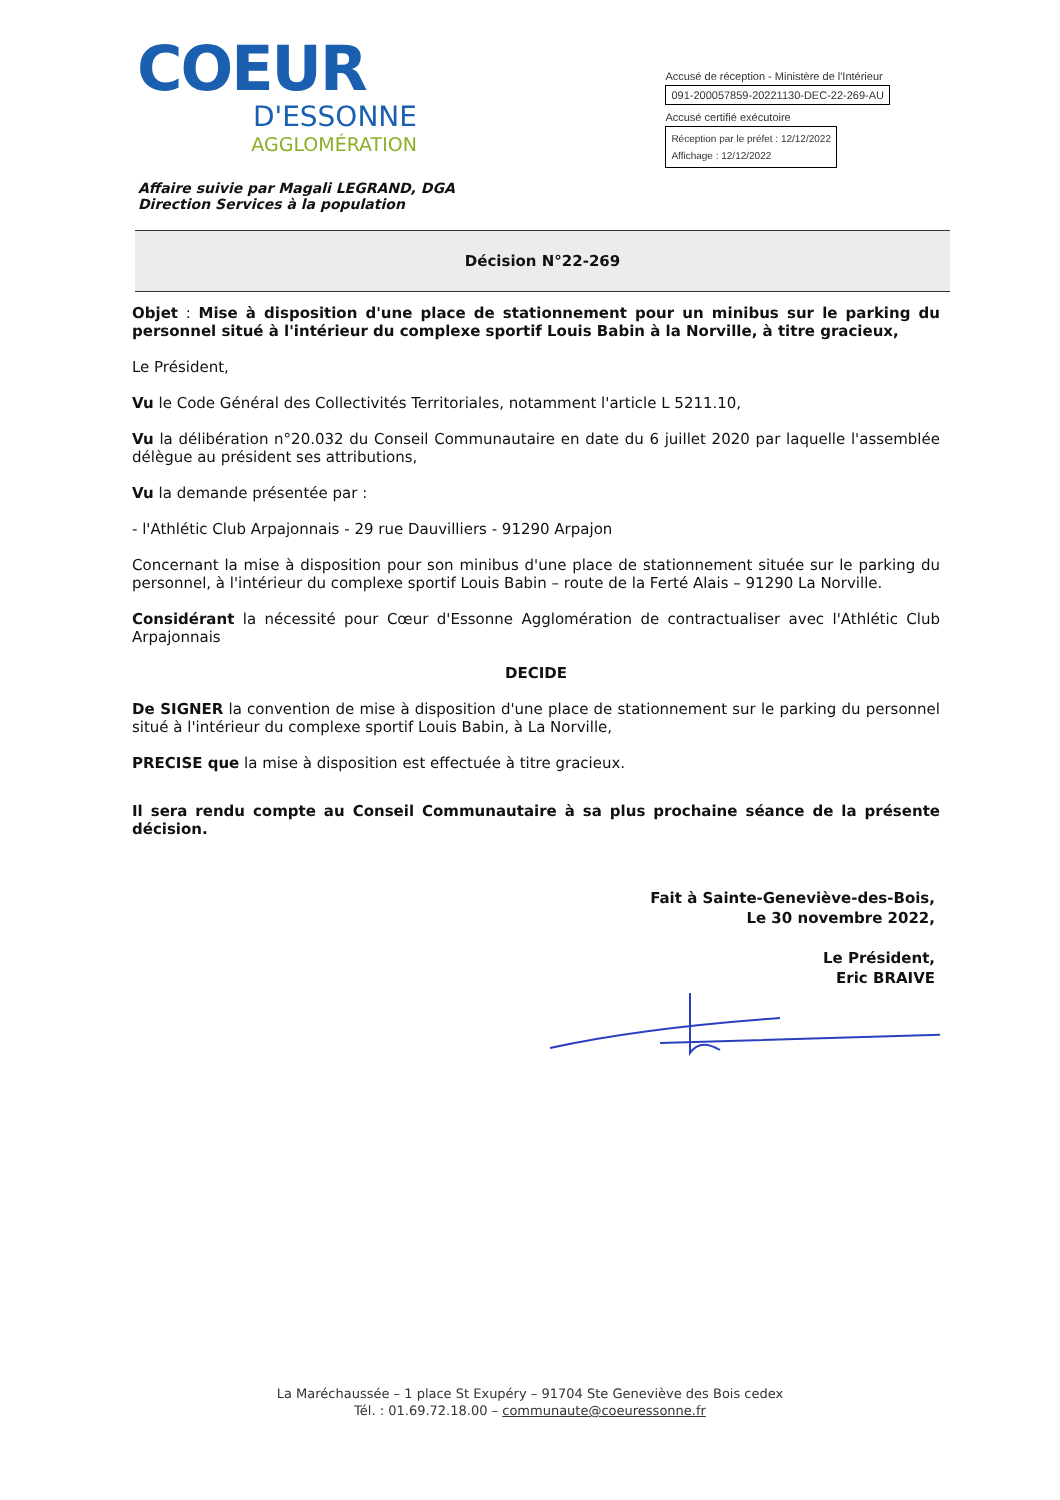COEUR
D'ESSONNE
AGGLOMÉRATION
Accusé de réception - Ministère de l'Intérieur
091-200057859-20221130-DEC-22-269-AU
Accusé certifié exécutoire
Réception par le préfet : 12/12/2022
Affichage : 12/12/2022
Affaire suivie par Magali LEGRAND, DGA
Direction Services à la population
Décision N°22-269
Objet : Mise à disposition d'une place de stationnement pour un minibus sur le parking du personnel situé à l'intérieur du complexe sportif Louis Babin à la Norville, à titre gracieux,
Le Président,
Vu le Code Général des Collectivités Territoriales, notamment l'article L 5211.10,
Vu la délibération n°20.032 du Conseil Communautaire en date du 6 juillet 2020 par laquelle l'assemblée délègue au président ses attributions,
Vu la demande présentée par :
- l'Athlétic Club Arpajonnais - 29 rue Dauvilliers - 91290 Arpajon
Concernant la mise à disposition pour son minibus d'une place de stationnement située sur le parking du personnel, à l'intérieur du complexe sportif Louis Babin – route de la Ferté Alais – 91290 La Norville.
Considérant la nécessité pour Cœur d'Essonne Agglomération de contractualiser avec l'Athlétic Club Arpajonnais
DECIDE
De SIGNER la convention de mise à disposition d'une place de stationnement sur le parking du personnel situé à l'intérieur du complexe sportif Louis Babin, à La Norville,
PRECISE que la mise à disposition est effectuée à titre gracieux.
Il sera rendu compte au Conseil Communautaire à sa plus prochaine séance de la présente décision.
Fait à Sainte-Geneviève-des-Bois,
Le 30 novembre 2022,
Le Président,
Eric BRAIVE
La Maréchaussée – 1 place St Exupéry – 91704 Ste Geneviève des Bois cedex
Tél. : 01.69.72.18.00 – communaute@coeuressonne.fr